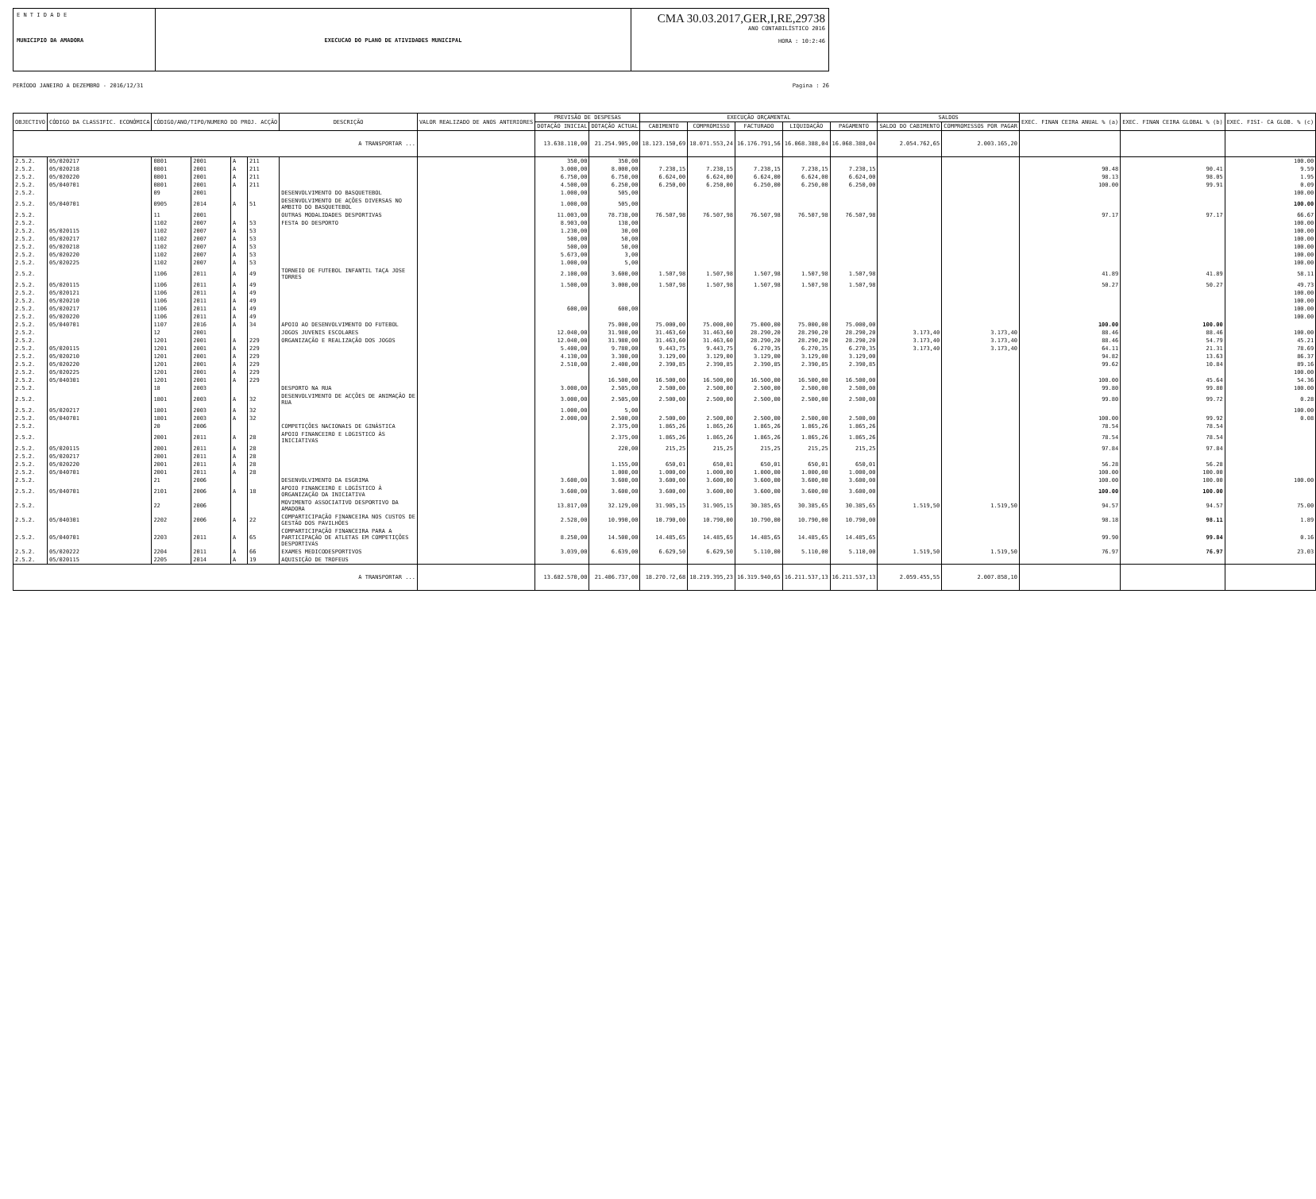E N T I D A D E
MUNICIPIO DA AMADORA
EXECUCAO DO PLANO DE ATIVIDADES MUNICIPAL
CMA 30.03.2017,GER,I,RE,29738
ANO CONTABILÍSTICO 2016
HORA : 10:2:46
PERÍODO JANEIRO A DEZEMBRO - 2016/12/31 Pagina : 26
| OBJECTIVO | CÓDIGO DA CLASSIFIC. ECONÓMICA | CÓDIGO/ANO/TIPO/NUMERO DO PROJ. ACÇÃO | | | | DESCRIÇÃO | VALOR REALIZADO DE ANOS ANTERIORES | PREVISÃO DE DESPESAS | | EXECUÇÃO ORÇAMENTAL | | | | | SALDOS | | EXEC. FINAN CEIRA ANUAL % (a) | EXEC. FINAN CEIRA GLOBAL % (b) | EXEC. FISI- CA GLOB. % (c) |
| --- | --- | --- | --- | --- | --- | --- | --- | --- | --- | --- | --- | --- | --- | --- | --- | --- | --- | --- | --- |
| | | | | | | | | DOTAÇÃO INICIAL | DOTAÇÃO ACTUAL | CABIMENTO | COMPROMISSO | FACTURADO | LIQUIDAÇÃO | PAGAMENTO | SALDO DO CABIMENTO | COMPROMISSOS POR PAGAR | | | |
| A TRANSPORTAR ... | | | | | | | | 13.638.110,00 | 21.254.905,00 | 18.123.150,69 | 18.071.553,24 | 16.176.791,56 | 16.068.388,04 | 16.068.388,04 | 2.054.762,65 | 2.003.165,20 | | | |
| 2.5.2. | 05/020217 | 0801 | 2001 | A | 211 | | | 350,00 | 350,00 | | | | | | | | | | 100.00 |
| 2.5.2. | 05/020218 | 0801 | 2001 | A | 211 | | | 3.000,00 | 8.000,00 | 7.238,15 | 7.238,15 | 7.238,15 | 7.238,15 | 7.238,15 | | | 90.48 | 90.41 | 9.59 |
| 2.5.2. | 05/020220 | 0801 | 2001 | A | 211 | | | 6.750,00 | 6.750,00 | 6.624,00 | 6.624,00 | 6.624,00 | 6.624,00 | 6.624,00 | | | 98.13 | 98.05 | 1.95 |
| 2.5.2. | 05/040701 | 0801 | 2001 | A | 211 | | | 4.500,00 | 6.250,00 | 6.250,00 | 6.250,00 | 6.250,00 | 6.250,00 | 6.250,00 | | | 100.00 | 99.91 | 0.09 |
| 2.5.2. | | 09 | 2001 | | | DESENVOLVIMENTO DO BASQUETEBOL | | 1.000,00 | 505,00 | | | | | | | | | | 100.00 |
| 2.5.2. | 05/040701 | 0905 | 2014 | A | 51 | DESENVOLVIMENTO DE AÇÕES DIVERSAS NO AMBITO DO BASQUETEBOL | | 1.000,00 | 505,00 | | | | | | | | | | 100.00 |
| 2.5.2. | | 11 | 2001 | | | OUTRAS MODALIDADES DESPORTIVAS | | 11.003,00 | 78.738,00 | 76.507,98 | 76.507,98 | 76.507,98 | 76.507,98 | 76.507,98 | | | 97.17 | 97.17 | 66.67 |
| 2.5.2. | | 1102 | 2007 | A | 53 | FESTA DO DESPORTO | | 8.903,00 | 138,00 | | | | | | | | | | 100.00 |
| 2.5.2. | 05/020115 | 1102 | 2007 | A | 53 | | | 1.230,00 | 30,00 | | | | | | | | | | 100.00 |
| 2.5.2. | 05/020217 | 1102 | 2007 | A | 53 | | | 500,00 | 50,00 | | | | | | | | | | 100.00 |
| 2.5.2. | 05/020218 | 1102 | 2007 | A | 53 | | | 500,00 | 50,00 | | | | | | | | | | 100.00 |
| 2.5.2. | 05/020220 | 1102 | 2007 | A | 53 | | | 5.673,00 | 3,00 | | | | | | | | | | 100.00 |
| 2.5.2. | 05/020225 | 1102 | 2007 | A | 53 | | | 1.000,00 | 5,00 | | | | | | | | | | 100.00 |
| 2.5.2. | | 1106 | 2011 | A | 49 | TORNEIO DE FUTEBOL INFANTIL TAÇA JOSE TORRES | | 2.100,00 | 3.600,00 | 1.507,98 | 1.507,98 | 1.507,98 | 1.507,98 | 1.507,98 | | | 41.89 | 41.89 | 58.11 |
| 2.5.2. | 05/020115 | 1106 | 2011 | A | 49 | | | 1.500,00 | 3.000,00 | 1.507,98 | 1.507,98 | 1.507,98 | 1.507,98 | 1.507,98 | | | 50.27 | 50.27 | 49.73 |
| 2.5.2. | 05/020121 | 1106 | 2011 | A | 49 | | | | | | | | | | | | | | 100.00 |
| 2.5.2. | 05/020210 | 1106 | 2011 | A | 49 | | | | | | | | | | | | | | 100.00 |
| 2.5.2. | 05/020217 | 1106 | 2011 | A | 49 | | | 600,00 | 600,00 | | | | | | | | | | 100.00 |
| 2.5.2. | 05/020220 | 1106 | 2011 | A | 49 | | | | | | | | | | | | | | 100.00 |
| 2.5.2. | 05/040701 | 1107 | 2016 | A | 34 | APOIO AO DESENVOLVIMENTO DO FUTEBOL | | | 75.000,00 | 75.000,00 | 75.000,00 | 75.000,00 | 75.000,00 | 75.000,00 | | | 100.00 | 100.00 | |
| 2.5.2. | | 12 | 2001 | | | JOGOS JUVENIS ESCOLARES | | 12.040,00 | 31.980,00 | 31.463,60 | 31.463,60 | 28.290,20 | 28.290,20 | 28.290,20 | 3.173,40 | 3.173,40 | 88.46 | 88.46 | 100.00 |
| 2.5.2. | | 1201 | 2001 | A | 229 | ORGANIZAÇÃO E REALIZAÇÃO DOS JOGOS | | 12.040,00 | 31.980,00 | 31.463,60 | 31.463,60 | 28.290,20 | 28.290,20 | 28.290,20 | 3.173,40 | 3.173,40 | 88.46 | 54.79 | 45.21 |
| 2.5.2. | 05/020115 | 1201 | 2001 | A | 229 | | | 5.400,00 | 9.780,00 | 9.443,75 | 9.443,75 | 6.270,35 | 6.270,35 | 6.270,35 | 3.173,40 | 3.173,40 | 64.11 | 21.31 | 78.69 |
| 2.5.2. | 05/020210 | 1201 | 2001 | A | 229 | | | 4.130,00 | 3.300,00 | 3.129,00 | 3.129,00 | 3.129,00 | 3.129,00 | 3.129,00 | | | 94.82 | 13.63 | 86.37 |
| 2.5.2. | 05/020220 | 1201 | 2001 | A | 229 | | | 2.510,00 | 2.400,00 | 2.390,85 | 2.390,85 | 2.390,85 | 2.390,85 | 2.390,85 | | | 99.62 | 10.84 | 89.16 |
| 2.5.2. | 05/020225 | 1201 | 2001 | A | 229 | | | | | | | | | | | | | | 100.00 |
| 2.5.2. | 05/040301 | 1201 | 2001 | A | 229 | | | | 16.500,00 | 16.500,00 | 16.500,00 | 16.500,00 | 16.500,00 | 16.500,00 | | | 100.00 | 45.64 | 54.36 |
| 2.5.2. | | 18 | 2003 | | | DESPORTO NA RUA | | 3.000,00 | 2.505,00 | 2.500,00 | 2.500,00 | 2.500,00 | 2.500,00 | 2.500,00 | | | 99.80 | 99.80 | 100.00 |
| 2.5.2. | | 1801 | 2003 | A | 32 | DESENVOLVIMENTO DE ACÇÕES DE ANIMAÇÃO DE RUA | | 3.000,00 | 2.505,00 | 2.500,00 | 2.500,00 | 2.500,00 | 2.500,00 | 2.500,00 | | | 99.80 | 99.72 | 0.28 |
| 2.5.2. | 05/020217 | 1801 | 2003 | A | 32 | | | 1.000,00 | 5,00 | | | | | | | | | | 100.00 |
| 2.5.2. | 05/040701 | 1801 | 2003 | A | 32 | | | 2.000,00 | 2.500,00 | 2.500,00 | 2.500,00 | 2.500,00 | 2.500,00 | 2.500,00 | | | 100.00 | 99.92 | 0.08 |
| 2.5.2. | | 20 | 2006 | | | COMPETIÇÕES NACIONAIS DE GINÁSTICA | | | 2.375,00 | 1.865,26 | 1.865,26 | 1.865,26 | 1.865,26 | 1.865,26 | | | 78.54 | 78.54 | |
| 2.5.2. | | 2001 | 2011 | A | 28 | APOIO FINANCEIRO E LOGISTICO ÀS INICIATIVAS | | | 2.375,00 | 1.865,26 | 1.865,26 | 1.865,26 | 1.865,26 | 1.865,26 | | | 78.54 | 78.54 | |
| 2.5.2. | 05/020115 | 2001 | 2011 | A | 28 | | | | 220,00 | 215,25 | 215,25 | 215,25 | 215,25 | 215,25 | | | 97.84 | 97.84 | |
| 2.5.2. | 05/020217 | 2001 | 2011 | A | 28 | | | | | | | | | | | | | | |
| 2.5.2. | 05/020220 | 2001 | 2011 | A | 28 | | | | 1.155,00 | 650,01 | 650,01 | 650,01 | 650,01 | 650,01 | | | 56.28 | 56.28 | |
| 2.5.2. | 05/040701 | 2001 | 2011 | A | 28 | | | | 1.000,00 | 1.000,00 | 1.000,00 | 1.000,00 | 1.000,00 | 1.000,00 | | | 100.00 | 100.00 | |
| 2.5.2. | | 21 | 2006 | | | DESENVOLVIMENTO DA ESGRIMA | | 3.600,00 | 3.600,00 | 3.600,00 | 3.600,00 | 3.600,00 | 3.600,00 | 3.600,00 | | | 100.00 | 100.00 | 100.00 |
| 2.5.2. | 05/040701 | 2101 | 2006 | A | 18 | APOIO FINANCEIRO E LOGÍSTICO À ORGANIZAÇÃO DA INICIATIVA | | 3.600,00 | 3.600,00 | 3.600,00 | 3.600,00 | 3.600,00 | 3.600,00 | 3.600,00 | | | 100.00 | 100.00 | |
| 2.5.2. | | 22 | 2006 | | | MOVIMENTO ASSOCIATIVO DESPORTIVO DA AMADORA | | 13.817,00 | 32.129,00 | 31.905,15 | 31.905,15 | 30.385,65 | 30.385,65 | 30.385,65 | 1.519,50 | 1.519,50 | 94.57 | 94.57 | 75.00 |
| 2.5.2. | 05/040301 | 2202 | 2006 | A | 22 | COMPARTICIPAÇÃO FINANCEIRA NOS CUSTOS DE GESTÃO DOS PAVILHÕES | | 2.528,00 | 10.990,00 | 10.790,00 | 10.790,00 | 10.790,00 | 10.790,00 | 10.790,00 | | | 98.18 | 98.11 | 1.89 |
| 2.5.2. | 05/040701 | 2203 | 2011 | A | 65 | COMPARTICIPAÇÃO FINANCEIRA PARA A PARTICIPAÇÃO DE ATLETAS EM COMPETIÇÕES DESPORTIVAS | | 8.250,00 | 14.500,00 | 14.485,65 | 14.485,65 | 14.485,65 | 14.485,65 | 14.485,65 | | | 99.90 | 99.84 | 0.16 |
| 2.5.2. | 05/020222 | 2204 | 2011 | A | 66 | EXAMES MEDICODESPORTIVOS | | 3.039,00 | 6.639,00 | 6.629,50 | 6.629,50 | 5.110,00 | 5.110,00 | 5.110,00 | 1.519,50 | 1.519,50 | 76.97 | 76.97 | 23.03 |
| 2.5.2. | 05/020115 | 2205 | 2014 | A | 19 | AQUISIÇÃO DE TROFEUS | | | | | | | | | | | | | |
| A TRANSPORTAR ... | | | | | | | | 13.682.570,00 | 21.406.737,00 | 18.270.?2,68 | 18.219.395,23 | 16.319.940,65 | 16.211.537,13 | 16.211.537,13 | 2.059.455,55 | 2.007.858,10 | | | |